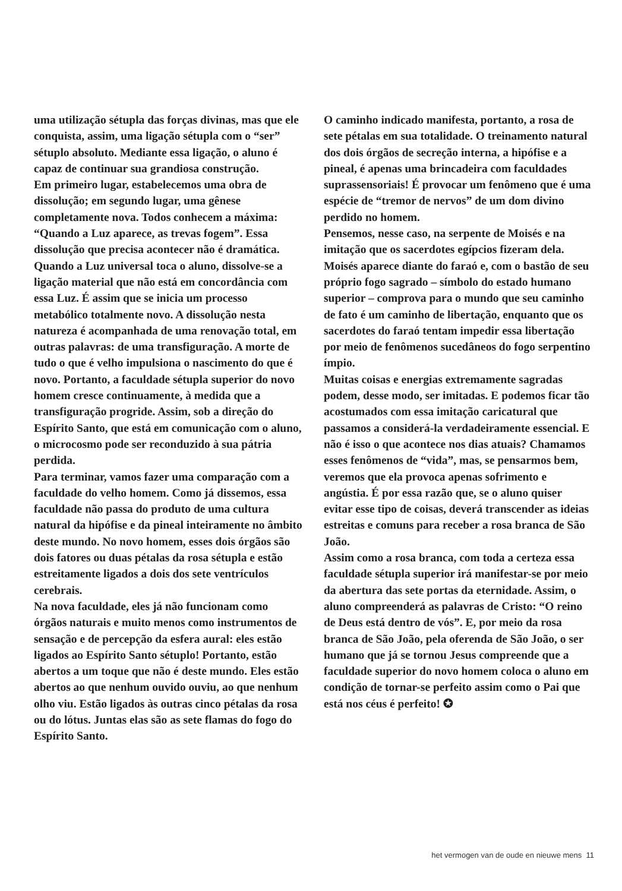uma utilização sétupla das forças divinas, mas que ele conquista, assim, uma ligação sétupla com o “ser” sétuplo absoluto. Mediante essa ligação, o aluno é capaz de continuar sua grandiosa construção.
Em primeiro lugar, estabelecemos uma obra de dissolução; em segundo lugar, uma gênese completamente nova. Todos conhecem a máxima: “Quando a Luz aparece, as trevas fogem”. Essa dissolução que precisa acontecer não é dramática. Quando a Luz universal toca o aluno, dissolve-se a ligação material que não está em concordância com essa Luz. É assim que se inicia um processo metabólico totalmente novo. A dissolução nesta natureza é acompanhada de uma renovação total, em outras palavras: de uma transfiguração. A morte de tudo o que é velho impulsiona o nascimento do que é novo. Portanto, a faculdade sétupla superior do novo homem cresce continuamente, à medida que a transfiguração progride. Assim, sob a direção do Espírito Santo, que está em comunicação com o aluno, o microcosmo pode ser reconduzido à sua pátria perdida.
Para terminar, vamos fazer uma comparação com a faculdade do velho homem. Como já dissemos, essa faculdade não passa do produto de uma cultura natural da hipófise e da pineal inteiramente no âmbito deste mundo. No novo homem, esses dois órgãos são dois fatores ou duas pétalas da rosa sétupla e estão estreitamente ligados a dois dos sete ventrículos cerebrais.
Na nova faculdade, eles já não funcionam como órgãos naturais e muito menos como instrumentos de sensação e de percepção da esfera aural: eles estão ligados ao Espírito Santo sétuplo! Portanto, estão abertos a um toque que não é deste mundo. Eles estão abertos ao que nenhum ouvido ouviu, ao que nenhum olho viu. Estão ligados às outras cinco pétalas da rosa ou do lótus. Juntas elas são as sete flamas do fogo do Espírito Santo.
O caminho indicado manifesta, portanto, a rosa de sete pétalas em sua totalidade. O treinamento natural dos dois órgãos de secreção interna, a hipófise e a pineal, é apenas uma brincadeira com faculdades suprassensoriais! É provocar um fenômeno que é uma espécie de “tremor de nervos” de um dom divino perdido no homem.
Pensemos, nesse caso, na serpente de Moisés e na imitação que os sacerdotes egípcios fizeram dela. Moisés aparece diante do faraó e, com o bastão de seu próprio fogo sagrado – símbolo do estado humano superior – comprova para o mundo que seu caminho de fato é um caminho de libertação, enquanto que os sacerdotes do faraó tentam impedir essa libertação por meio de fenômenos sucedâneos do fogo serpentino ímpio.
Muitas coisas e energias extremamente sagradas podem, desse modo, ser imitadas. E podemos ficar tão acostumados com essa imitação caricatural que passamos a considerá-la verdadeiramente essencial. E não é isso o que acontece nos dias atuais? Chamamos esses fenômenos de “vida”, mas, se pensarmos bem, veremos que ela provoca apenas sofrimento e angústia. É por essa razão que, se o aluno quiser evitar esse tipo de coisas, deverá transcender as ideias estreitas e comuns para receber a rosa branca de São João.
Assim como a rosa branca, com toda a certeza essa faculdade sétupla superior irá manifestar-se por meio da abertura das sete portas da eternidade. Assim, o aluno compreenderá as palavras de Cristo: “O reino de Deus está dentro de vós”. E, por meio da rosa branca de São João, pela oferenda de São João, o ser humano que já se tornou Jesus compreende que a faculdade superior do novo homem coloca o aluno em condição de tornar-se perfeito assim como o Pai que está nos céus é perfeito! ✪
het vermogen van de oude en nieuwe mens 11